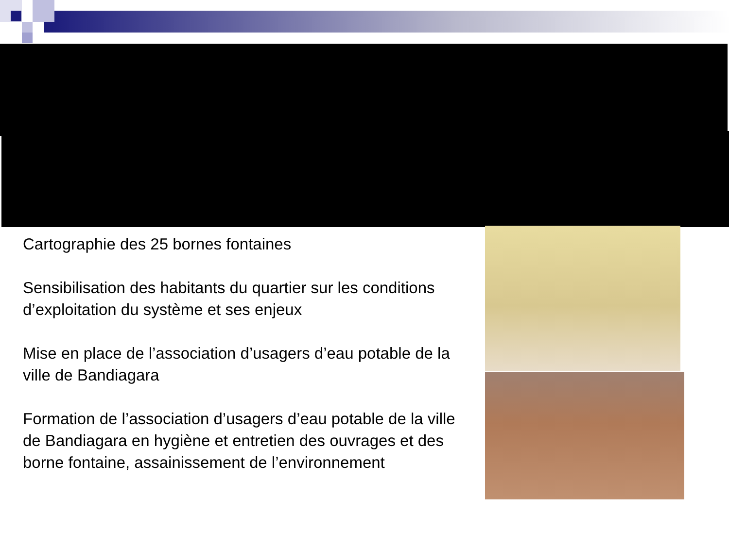Cartographie des 25 bornes fontaines
Sensibilisation des habitants du quartier sur les conditions d’exploitation du système et ses enjeux
Mise en place de l’association d’usagers d’eau potable de la ville de Bandiagara
Formation de l’association d’usagers d’eau potable de la ville de Bandiagara en hygiène et entretien des ouvrages et des borne fontaine, assainissement de l’environnement